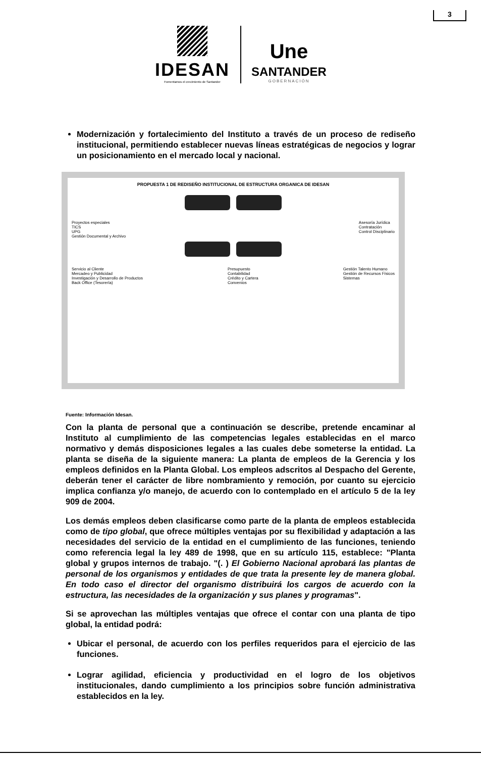3
IDESAN
Fomentamos el crecimiento de Santander
Une
SANTANDER
GOBERNACIÓN
Modernización y fortalecimiento del Instituto a través de un proceso de rediseño institucional, permitiendo establecer nuevas líneas estratégicas de negocios y lograr un posicionamiento en el mercado local y nacional.
PROPUESTA 1 DE REDISEÑO INSTITUCIONAL DE ESTRUCTURA ORGANICA DE IDESAN
Proyectos especiales
TICS
UPG
Gestión Documental y Archivo
Asesoría Jurídica
Contratación
Control Disciplinario
Servicio al Cliente
Mercadeo y Publicidad
Investigación y Desarrollo de Productos
Back Office (Tesorería)
Presupuesto
Contabilidad
Crédito y Cartera
Convenios
Gestión Talento Humano
Gestión de Recursos Físicos
Sistemas
Fuente: Información Idesan.
Con la planta de personal que a continuación se describe, pretende encaminar al Instituto al cumplimiento de las competencias legales establecidas en el marco normativo y demás disposiciones legales a las cuales debe someterse la entidad. La planta se diseña de la siguiente manera: La planta de empleos de la Gerencia y los empleos definidos en la Planta Global. Los empleos adscritos al Despacho del Gerente, deberán tener el carácter de libre nombramiento y remoción, por cuanto su ejercicio implica confianza y/o manejo, de acuerdo con lo contemplado en el artículo 5 de la ley 909 de 2004.
Los demás empleos deben clasificarse como parte de la planta de empleos establecida como de tipo global, que ofrece múltiples ventajas por su flexibilidad y adaptación a las necesidades del servicio de la entidad en el cumplimiento de las funciones, teniendo como referencia legal la ley 489 de 1998, que en su artículo 115, establece: "Planta global y grupos internos de trabajo. "(. ) El Gobierno Nacional aprobará las plantas de personal de los organismos y entidades de que trata la presente ley de manera global. En todo caso el director del organismo distribuirá los cargos de acuerdo con la estructura, las necesidades de la organización y sus planes y programas".
Si se aprovechan las múltiples ventajas que ofrece el contar con una planta de tipo global, la entidad podrá:
Ubicar el personal, de acuerdo con los perfiles requeridos para el ejercicio de las funciones.
Lograr agilidad, eficiencia y productividad en el logro de los objetivos institucionales, dando cumplimiento a los principios sobre función administrativa establecidos en la ley.